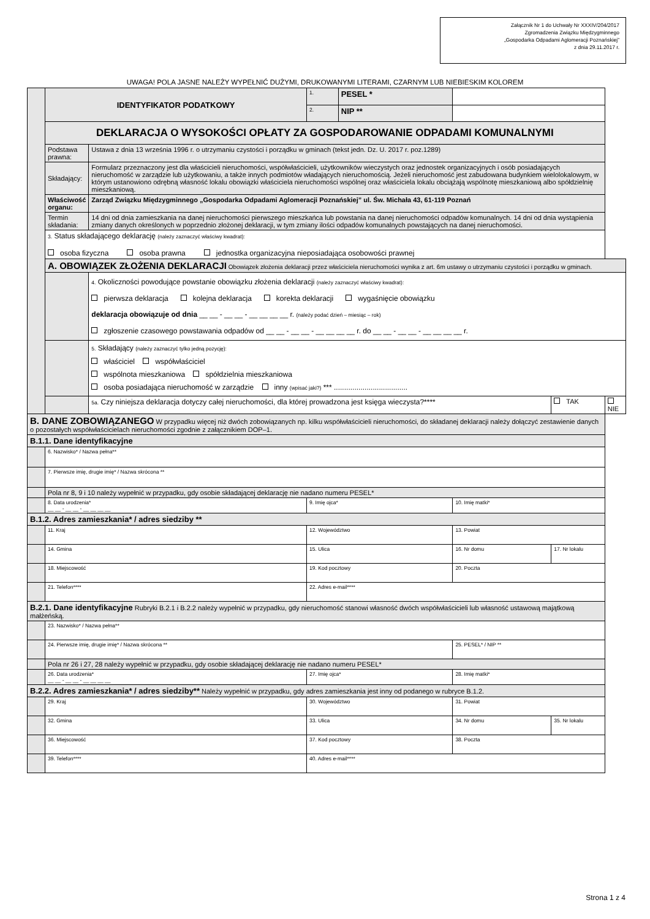Załącznik Nr 1 do Uchwały Nr XXXIV/204/2017
Zgromadzenia Związku Międzygminnego
„Gospodarka Odpadami Aglomeracji Poznańskiej”
z dnia 29.11.2017 r.
UWAGA! POLA JASNE NALEŻY WYPEŁNIĆ DUŻYMI, DRUKOWANYMI LITERAMI, CZARNYM LUB NIEBIESKIM KOLOREM
| | IDENTYFIKATOR PODATKOWY | | 1. | PESEL * | | | | |
| | | | 2. | NIP ** | | | | |
| | DEKLARACJA O WYSOKOŚCI OPŁATY ZA GOSPODAROWANIE ODPADAMI KOMUNALNYMI | | | | | | | |
| | Podstawa prawna: | Ustawa z dnia 13 września 1996 r. o utrzymaniu czystości i porządku w gminach (tekst jedn. Dz. U. 2017 r. poz.1289) | | | | | | |
| | Składający: | Formularz przeznaczony jest dla właścicieli nieruchomości, współwłaścicieli, użytkowników wieczystych oraz jednostek organizacyjnych i osób posiadających nieruchomość w zarządzie lub użytkowaniu, a także innych podmiotów władających nieruchomością. Jeżeli nieruchomość jest zabudowana budynkiem wielolokalowym, w którym ustanowiono odrębną własność lokalu obowiązki właściciela nieruchomości wspólnej oraz właściciela lokalu obciążają wspólnotę mieszkaniową albo spółdzielnię mieszkaniową. | | | | | | |
| | Właściwość organu: | Zarząd Związku Międzygminnego „Gospodarka Odpadami Aglomeracji Poznańskiej” ul. Św. Michała 43, 61-119 Poznań | | | | | | |
| | Termin składania: | 14 dni od dnia zamieszkania na danej nieruchomości pierwszego mieszkańca lub powstania na danej nieruchomości odpadów komunalnych. 14 dni od dnia wystąpienia zmiany danych określonych w poprzednio złożonej deklaracji, w tym zmiany ilości odpadów komunalnych powstających na danej nieruchomości. | | | | | | |
| | 3. Status składającego deklarację (należy zaznaczyć właściwy kwadrat): osoba fizyczna osoba prawna jednostka organizacyjna nieposiadająca osobowości prawnej | | | | | | | |
| | A. OBOWIĄZEK ZŁOŻENIA DEKLARACJI Obowiązek złożenia deklaracji przez właściciela nieruchomości wynika z art. 6m ustawy o utrzymaniu czystości i porządku w gminach. | | | | | | | |
| | | 4. Okoliczności powodujące powstanie obowiązku złożenia deklaracji (należy zaznaczyć właściwy kwadrat): pierwsza deklaracja kolejna deklaracja korekta deklaracji wygaśnięcie obowiązku deklaracja obowiązuje od dnia __ __ - __ __ - __ __ __ __ r. (należy podać dzień – miesiąc – rok) zgłoszenie czasowego powstawania odpadów od __ __ - __ __ - __ __ __ __ r. do __ __ - __ __ - __ __ __ __ r. | | | | | | |
| | | 5. Składający (należy zaznaczyć tylko jedną pozycję): właściciel współwłaściciel wspólnota mieszkaniowa spółdzielnia mieszkaniowa osoba posiadająca nieruchomość w zarządzie inny (wpisać jaki?) *** .................................... | | | | | | |
| | | 5a. Czy niniejsza deklaracja dotyczy całej nieruchomości, dla której prowadzona jest księga wieczysta?**** | | | | | TAK | NIE |
| B. DANE ZOBOWIĄZANEGO W przypadku więcej niż dwóch zobowiązanych np. kilku współwłaścicieli nieruchomości, do składanej deklaracji należy dołączyć zestawienie danych o pozostałych współwłaścicielach nieruchomości zgodnie z załącznikiem DOP–1. | | | | | | | | |
| B.1.1. Dane identyfikacyjne | | | | | | | | |
| | 6. Nazwisko* / Nazwa pełna** | | | | | | | |
| | 7. Pierwsze imię, drugie imię* / Nazwa skrócona ** | | | | | | | |
| | Pola nr 8, 9 i 10 należy wypełnić w przypadku, gdy osobie składającej deklarację nie nadano numeru PESEL* | | | | | | | |
| | 8. Data urodzenia* __ __ - __ __ - __ __ __ __ | | 9. Imię ojca* | | | 10. Imię matki* | | |
| B.1.2. Adres zamieszkania* / adres siedziby ** | | | | | | | | |
| | 11. Kraj | | 12. Województwo | | | 13. Powiat | | |
| | 14. Gmina | | 15. Ulica | | | 16. Nr domu | 17. Nr lokalu | |
| | 18. Miejscowość | | 19. Kod pocztowy | | | 20. Poczta | | |
| | 21. Telefon**** | | 22. Adres e-mail**** | | | | | |
| B.2.1. Dane identyfikacyjne Rubryki B.2.1 i B.2.2 należy wypełnić w przypadku, gdy nieruchomość stanowi własność dwóch współwłaścicieli lub własność ustawową majątkową małżeńską. | | | | | | | | |
| | 23. Nazwisko* / Nazwa pełna** | | | | | | | |
| | 24. Pierwsze imię, drugie imię* / Nazwa skrócona ** | | | | | 25. PESEL* / NIP ** | | |
| | Pola nr 26 i 27, 28 należy wypełnić w przypadku, gdy osobie składającej deklarację nie nadano numeru PESEL* | | | | | | | |
| | 26. Data urodzenia* __ __ - __ __ - __ __ __ __ | | 27. Imię ojca* | | | 28. Imię matki* | | |
| B.2.2. Adres zamieszkania* / adres siedziby** Należy wypełnić w przypadku, gdy adres zamieszkania jest inny od podanego w rubryce B.1.2. | | | | | | | | |
| | 29. Kraj | | 30. Województwo | | | 31. Powiat | | |
| | 32. Gmina | | 33. Ulica | | | 34. Nr domu | 35. Nr lokalu | |
| | 36. Miejscowość | | 37. Kod pocztowy | | | 38. Poczta | | |
| | 39. Telefon**** | | 40. Adres e-mail**** | | | | | |
Strona 1 z 4